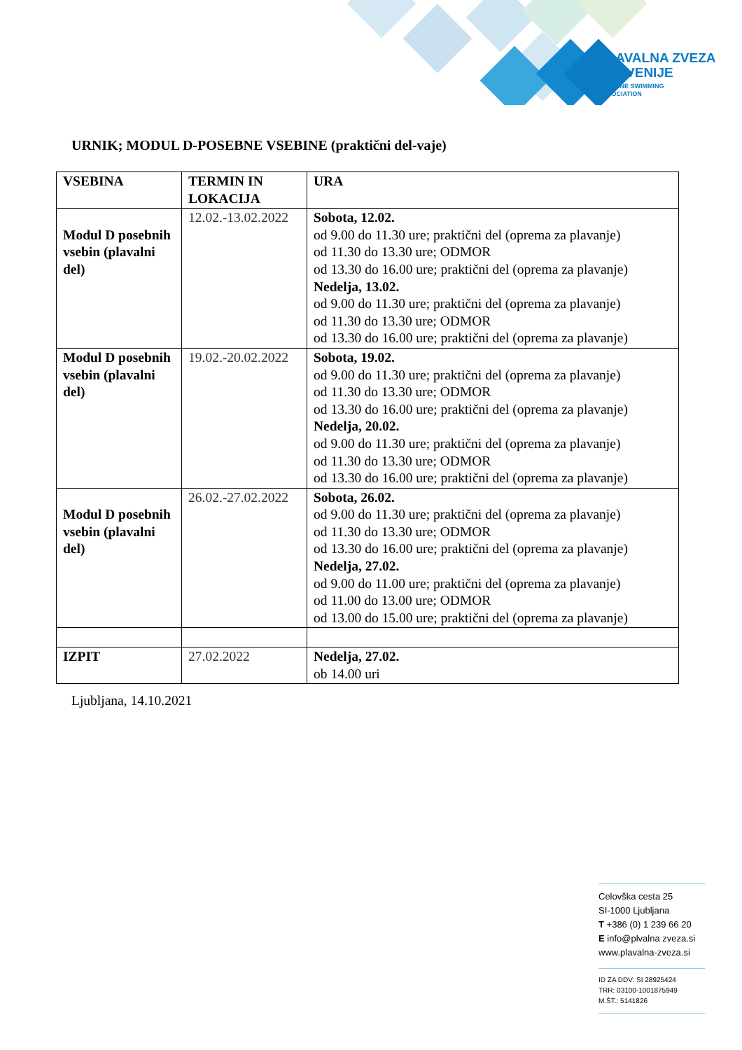PLAVALNA ZVEZA
SLOVENIJE
SLOVENE SWIMMING
ASSOCIATION
URNIK; MODUL D-POSEBNE VSEBINE (praktični del-vaje)
| VSEBINA | TERMIN IN LOKACIJA | URA |
| --- | --- | --- |
| Modul D posebnih vsebin (plavalni del) | 12.02.-13.02.2022 | Sobota, 12.02. od 9.00 do 11.30 ure; praktični del (oprema za plavanje) od 11.30 do 13.30 ure; ODMOR od 13.30 do 16.00 ure; praktični del (oprema za plavanje) Nedelja, 13.02. od 9.00 do 11.30 ure; praktični del (oprema za plavanje) od 11.30 do 13.30 ure; ODMOR od 13.30 do 16.00 ure; praktični del (oprema za plavanje) |
| Modul D posebnih vsebin (plavalni del) | 19.02.-20.02.2022 | Sobota, 19.02. od 9.00 do 11.30 ure; praktični del (oprema za plavanje) od 11.30 do 13.30 ure; ODMOR od 13.30 do 16.00 ure; praktični del (oprema za plavanje) Nedelja, 20.02. od 9.00 do 11.30 ure; praktični del (oprema za plavanje) od 11.30 do 13.30 ure; ODMOR od 13.30 do 16.00 ure; praktični del (oprema za plavanje) |
| Modul D posebnih vsebin (plavalni del) | 26.02.-27.02.2022 | Sobota, 26.02. od 9.00 do 11.30 ure; praktični del (oprema za plavanje) od 11.30 do 13.30 ure; ODMOR od 13.30 do 16.00 ure; praktični del (oprema za plavanje) Nedelja, 27.02. od 9.00 do 11.00 ure; praktični del (oprema za plavanje) od 11.00 do 13.00 ure; ODMOR od 13.00 do 15.00 ure; praktični del (oprema za plavanje) |
| IZPIT | 27.02.2022 | Nedelja, 27.02. ob 14.00 uri |
Ljubljana, 14.10.2021
Celovška cesta 25
SI-1000 Ljubljana
T +386 (0) 1 239 66 20
E info@plvalna zveza.si
www.plavalna-zveza.si
ID ZA DDV: SI 28925424
TRR: 03100-1001875949
M.ŠT.: 5141826